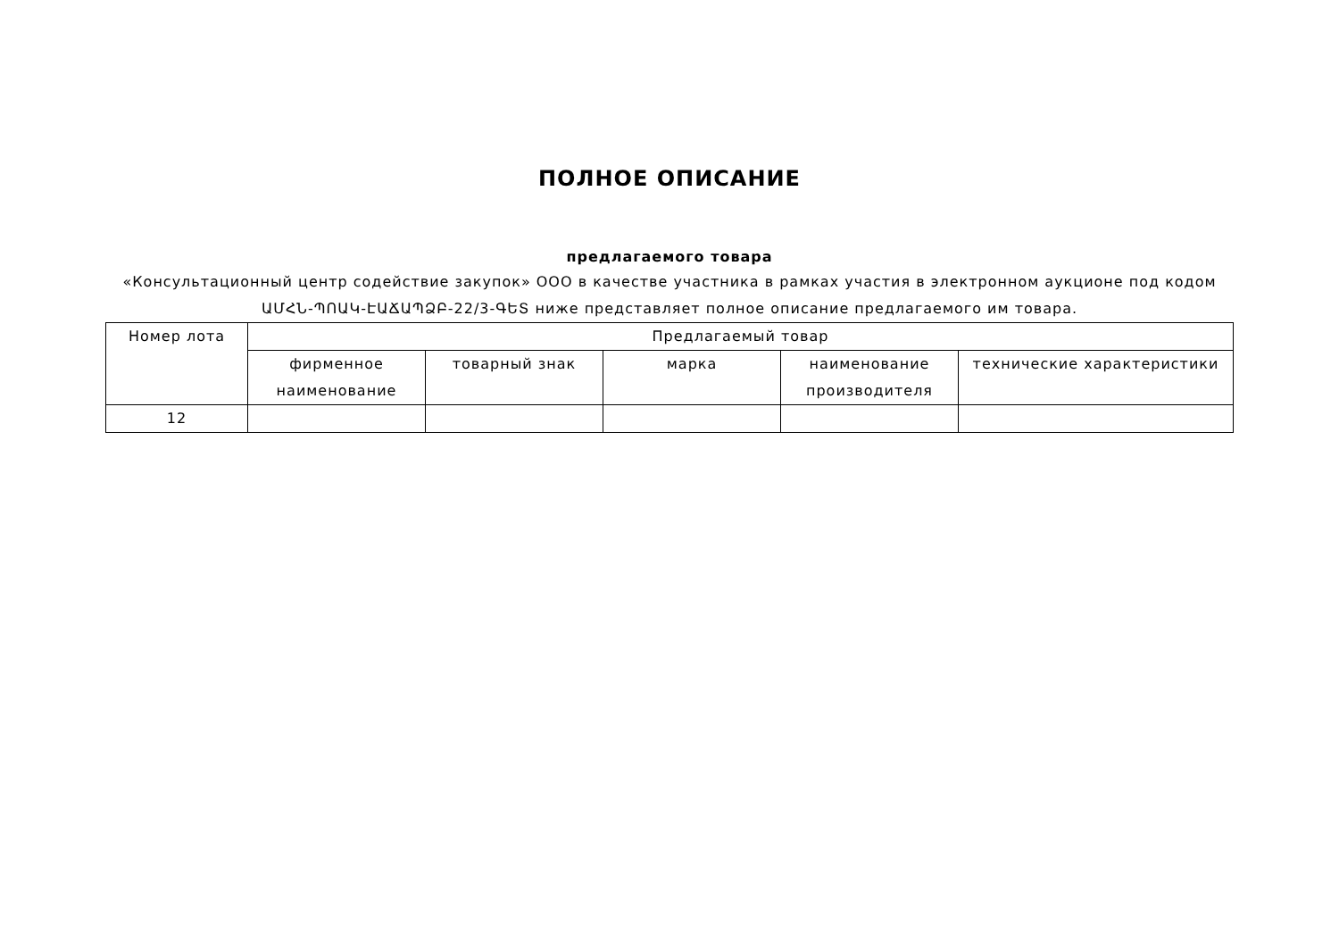ПОЛНОЕ ОПИСАНИЕ
предлагаемого товара
«Консультационный центр содействие закупок» ООО в качестве участника в рамках участия в электронном аукционе под кодом ԱՄՀՆ-ՊՈԱԿ-ԷԱՃԱՊՁԲ-22/3-ԳԵՏ ниже представляет полное описание предлагаемого им товара.
| Номер лота | Предлагаемый товар | | | | |
| | фирменное наименование | товарный знак | марка | наименование производителя | технические характеристики |
| 12 | | | | | |